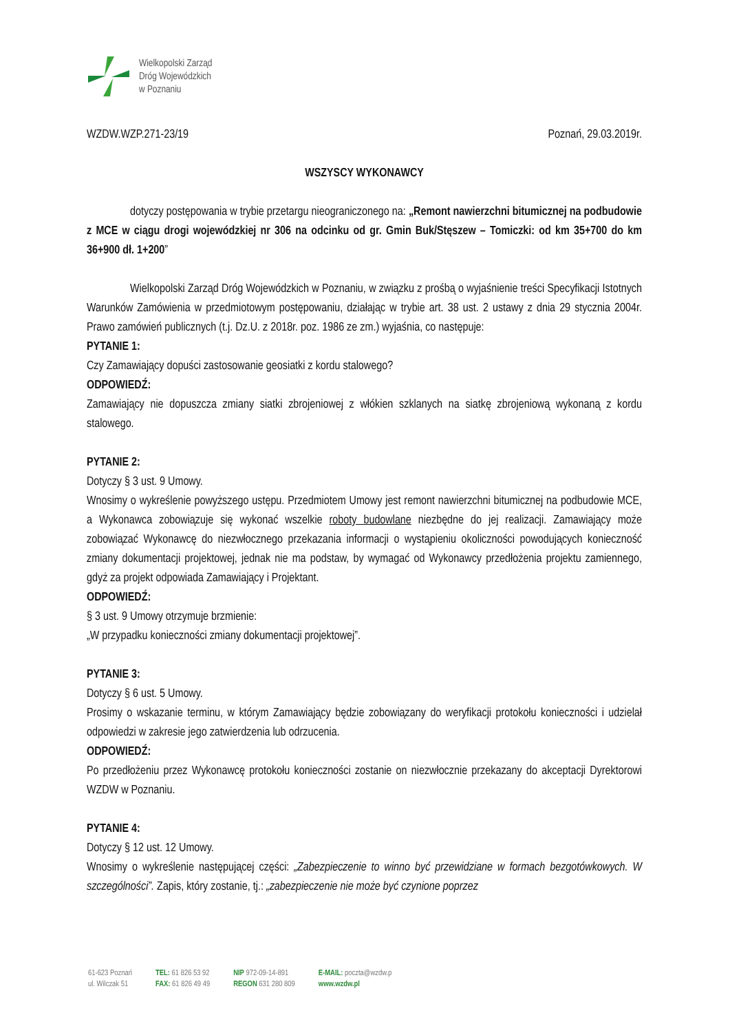Wielkopolski Zarząd
Dróg Wojewódzkich
w Poznaniu
WZDW.WZP.271-23/19 Poznań, 29.03.2019r.
WSZYSCY WYKONAWCY
dotyczy postępowania w trybie przetargu nieograniczonego na: „Remont nawierzchni bitumicznej na podbudowie z MCE w ciągu drogi wojewódzkiej nr 306 na odcinku od gr. Gmin Buk/Stęszew – Tomiczki: od km 35+700 do km 36+900 dł. 1+200”
Wielkopolski Zarząd Dróg Wojewódzkich w Poznaniu, w związku z prośbą o wyjaśnienie treści Specyfikacji Istotnych Warunków Zamówienia w przedmiotowym postępowaniu, działając w trybie art. 38 ust. 2 ustawy z dnia 29 stycznia 2004r. Prawo zamówień publicznych (t.j. Dz.U. z 2018r. poz. 1986 ze zm.) wyjaśnia, co następuje:
PYTANIE 1:
Czy Zamawiający dopuści zastosowanie geosiatki z kordu stalowego?
ODPOWIEDŹ:
Zamawiający nie dopuszcza zmiany siatki zbrojeniowej z włókien szklanych na siatkę zbrojeniową wykonaną z kordu stalowego.
PYTANIE 2:
Dotyczy § 3 ust. 9 Umowy.
Wnosimy o wykreślenie powyższego ustępu. Przedmiotem Umowy jest remont nawierzchni bitumicznej na podbudowie MCE, a Wykonawca zobowiązuje się wykonać wszelkie roboty budowlane niezbędne do jej realizacji. Zamawiający może zobowiązać Wykonawcę do niezwłocznego przekazania informacji o wystąpieniu okoliczności powodujących konieczność zmiany dokumentacji projektowej, jednak nie ma podstaw, by wymagać od Wykonawcy przedłożenia projektu zamiennego, gdyż za projekt odpowiada Zamawiający i Projektant.
ODPOWIEDŹ:
§ 3 ust. 9 Umowy otrzymuje brzmienie:
„W przypadku konieczności zmiany dokumentacji projektowej”.
PYTANIE 3:
Dotyczy § 6 ust. 5 Umowy.
Prosimy o wskazanie terminu, w którym Zamawiający będzie zobowiązany do weryfikacji protokołu konieczności i udzielał odpowiedzi w zakresie jego zatwierdzenia lub odrzucenia.
ODPOWIEDŹ:
Po przedłożeniu przez Wykonawcę protokołu konieczności zostanie on niezwłocznie przekazany do akceptacji Dyrektorowi WZDW w Poznaniu.
PYTANIE 4:
Dotyczy § 12 ust. 12 Umowy.
Wnosimy o wykreślenie następującej części: „Zabezpieczenie to winno być przewidziane w formach bezgotówkowych. W szczególności”. Zapis, który zostanie, tj.: „zabezpieczenie nie może być czynione poprzez
61-623 Poznań
ul. Wilczak 51
TEL: 61 826 53 92
FAX: 61 826 49 49
NIP 972-09-14-891
REGON 631 280 809
E-MAIL: poczta@wzdw.p
www.wzdw.pl